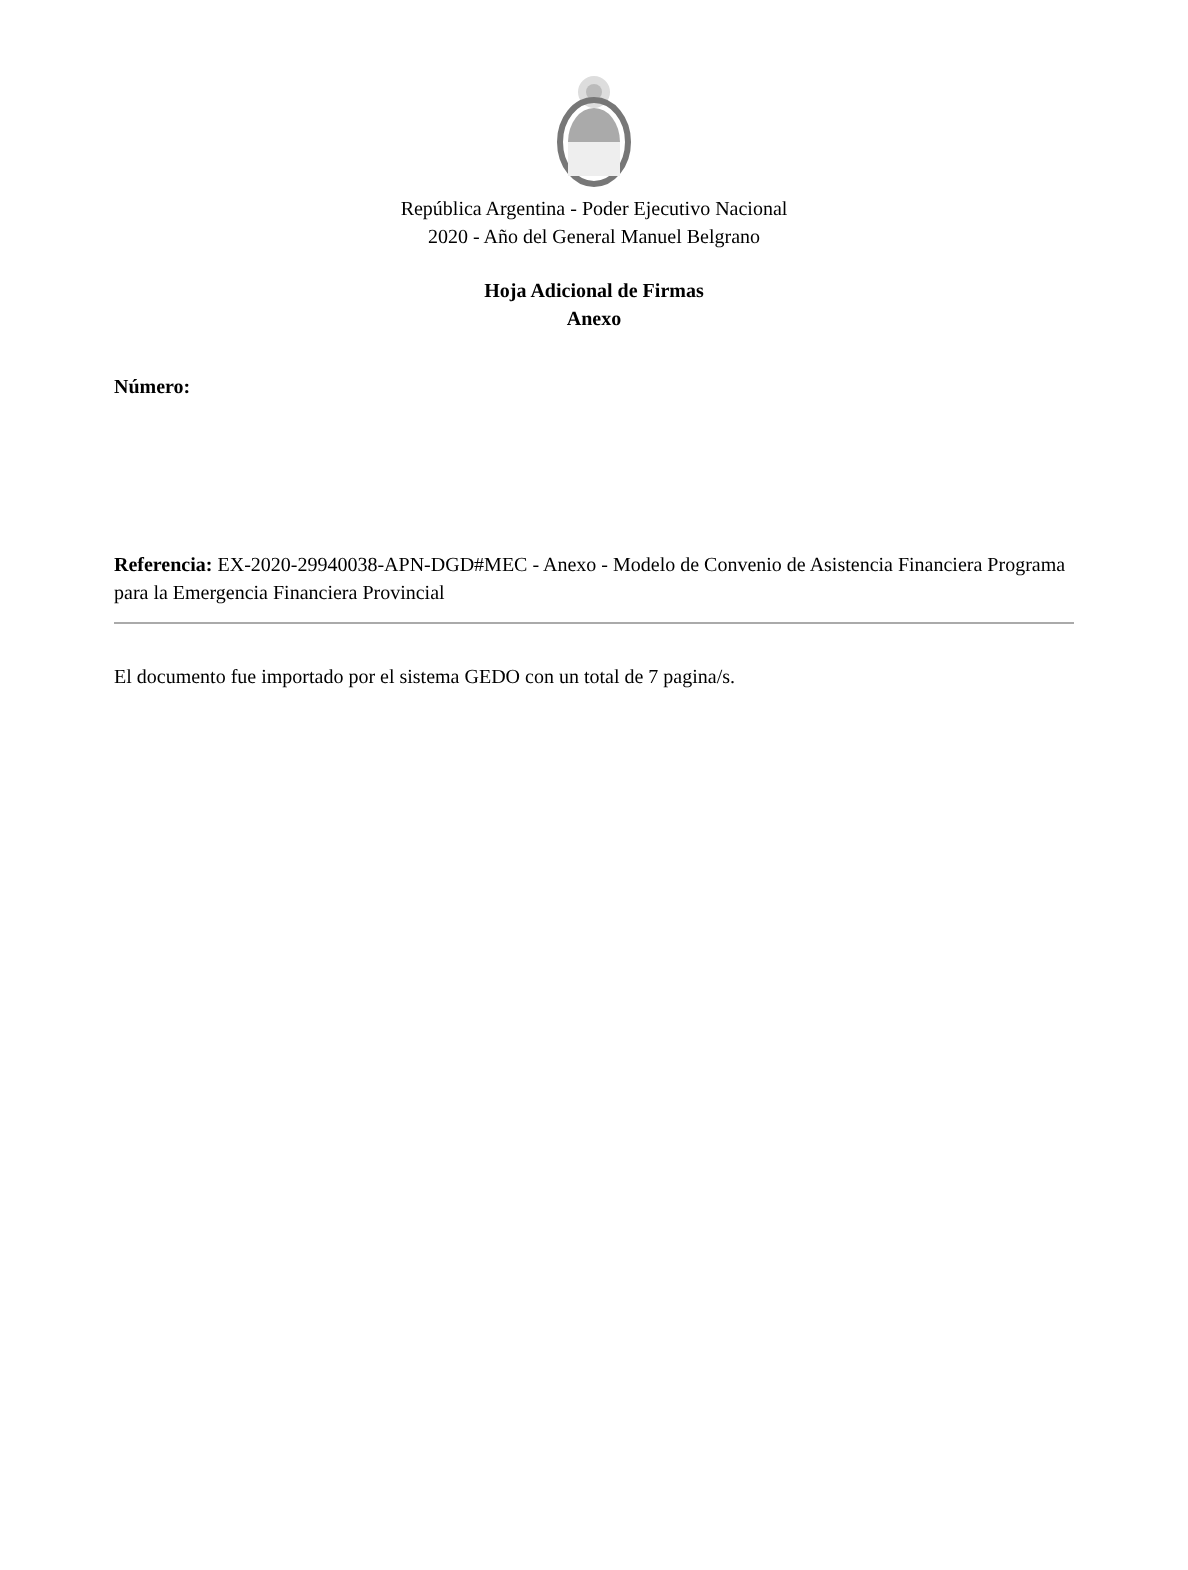República Argentina - Poder Ejecutivo Nacional
2020 - Año del General Manuel Belgrano
Hoja Adicional de Firmas
Anexo
Número:
Referencia: EX-2020-29940038-APN-DGD#MEC - Anexo - Modelo de Convenio de Asistencia Financiera Programa para la Emergencia Financiera Provincial
El documento fue importado por el sistema GEDO con un total de 7 pagina/s.